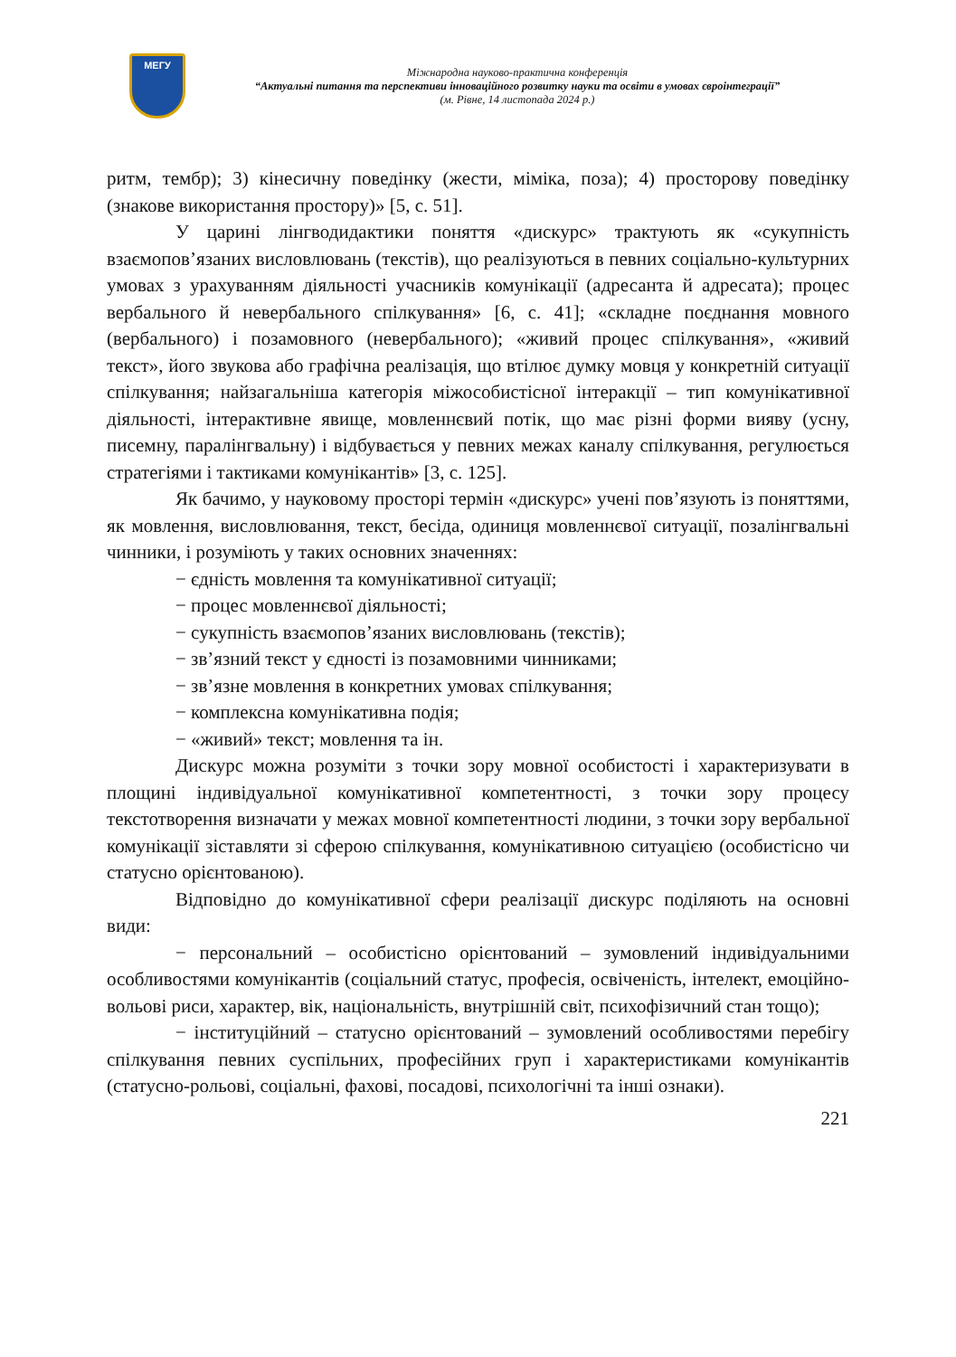МЕГУ
Міжнародна науково-практична конференція
“Актуальні питання та перспективи інноваційного розвитку науки та освіти в умовах євроінтеграції”
(м. Рівне, 14 листопада 2024 р.)
ритм, тембр); 3) кінесичну поведінку (жести, міміка, поза); 4) просторову поведінку (знакове використання простору)» [5, с. 51].
У царині лінгводидактики поняття «дискурс» трактують як «сукупність взаємопов’язаних висловлювань (текстів), що реалізуються в певних соціально-культурних умовах з урахуванням діяльності учасників комунікації (адресанта й адресата); процес вербального й невербального спілкування» [6, с. 41]; «складне поєднання мовного (вербального) і позамовного (невербального); «живий процес спілкування», «живий текст», його звукова або графічна реалізація, що втілює думку мовця у конкретній ситуації спілкування; найзагальніша категорія міжособистісної інтеракції – тип комунікативної діяльності, інтерактивне явище, мовленнєвий потік, що має різні форми вияву (усну, писемну, паралінгвальну) і відбувається у певних межах каналу спілкування, регулюється стратегіями і тактиками комунікантів» [3, с. 125].
Як бачимо, у науковому просторі термін «дискурс» учені пов’язують із поняттями, як мовлення, висловлювання, текст, бесіда, одиниця мовленнєвої ситуації, позалінгвальні чинники, і розуміють у таких основних значеннях:
− єдність мовлення та комунікативної ситуації;
− процес мовленнєвої діяльності;
− сукупність взаємопов’язаних висловлювань (текстів);
− зв’язний текст у єдності із позамовними чинниками;
− зв’язне мовлення в конкретних умовах спілкування;
− комплексна комунікативна подія;
− «живий» текст; мовлення та ін.
Дискурс можна розуміти з точки зору мовної особистості і характеризувати в площині індивідуальної комунікативної компетентності, з точки зору процесу текстотворення визначати у межах мовної компетентності людини, з точки зору вербальної комунікації зіставляти зі сферою спілкування, комунікативною ситуацією (особистісно чи статусно орієнтованою).
Відповідно до комунікативної сфери реалізації дискурс поділяють на основні види:
− персональний – особистісно орієнтований – зумовлений індивідуальними особливостями комунікантів (соціальний статус, професія, освіченість, інтелект, емоційно-вольові риси, характер, вік, національність, внутрішній світ, психофізичний стан тощо);
− інституційний – статусно орієнтований – зумовлений особливостями перебігу спілкування певних суспільних, професійних груп і характеристиками комунікантів (статусно-рольові, соціальні, фахові, посадові, психологічні та інші ознаки).
221